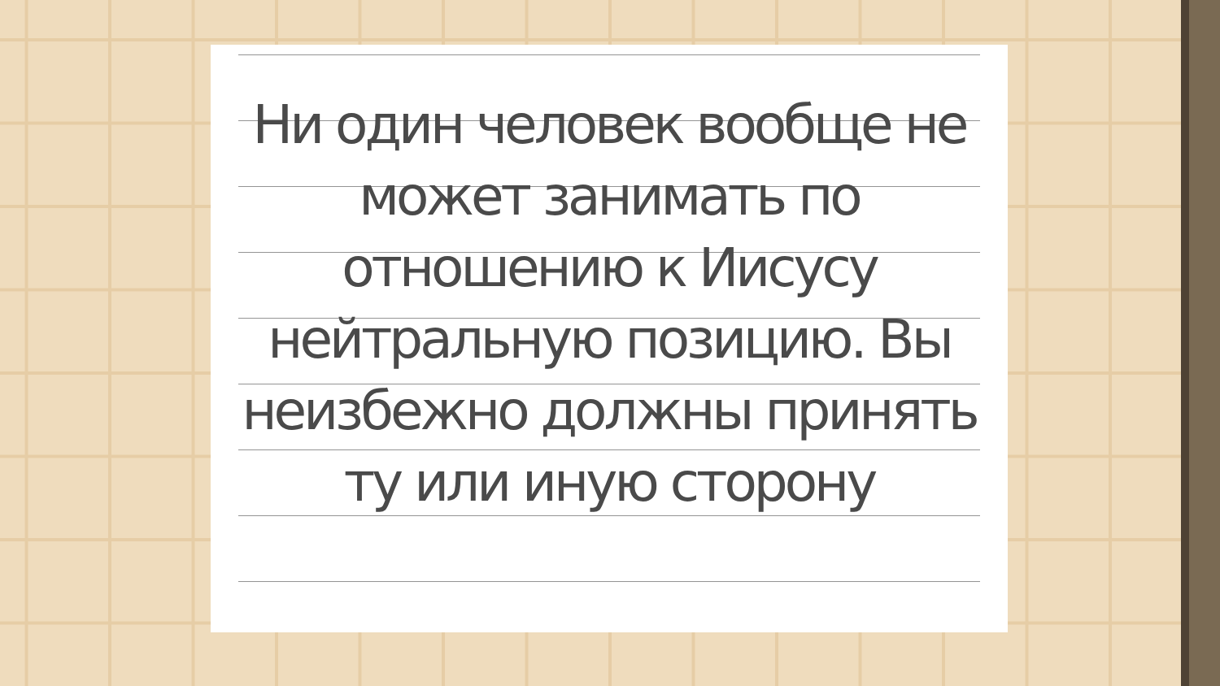Ни один человек вообще не может занимать по отношению к Иисусу нейтральную позицию. Вы неизбежно должны принять ту или иную сторону